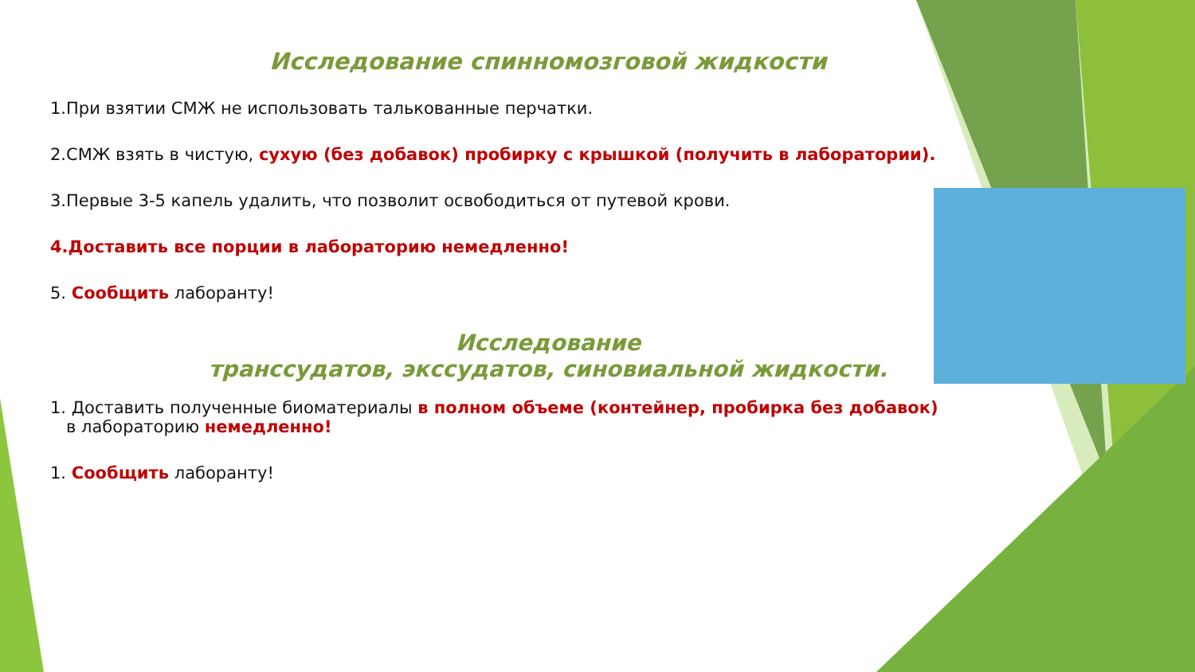Исследование спинномозговой жидкости
1.При взятии СМЖ не использовать талькованные перчатки.
2.СМЖ взять в чистую, сухую (без добавок) пробирку с крышкой (получить в лаборатории).
3.Первые 3-5 капель удалить, что позволит освободиться от путевой крови.
4.Доставить все порции в лабораторию немедленно!
5. Сообщить лаборанту!
Исследование
транссудатов, экссудатов, синовиальной жидкости.
1. Доставить полученные биоматериалы в полном объеме (контейнер, пробирка без добавок)
в лабораторию немедленно!
1. Сообщить лаборанту!